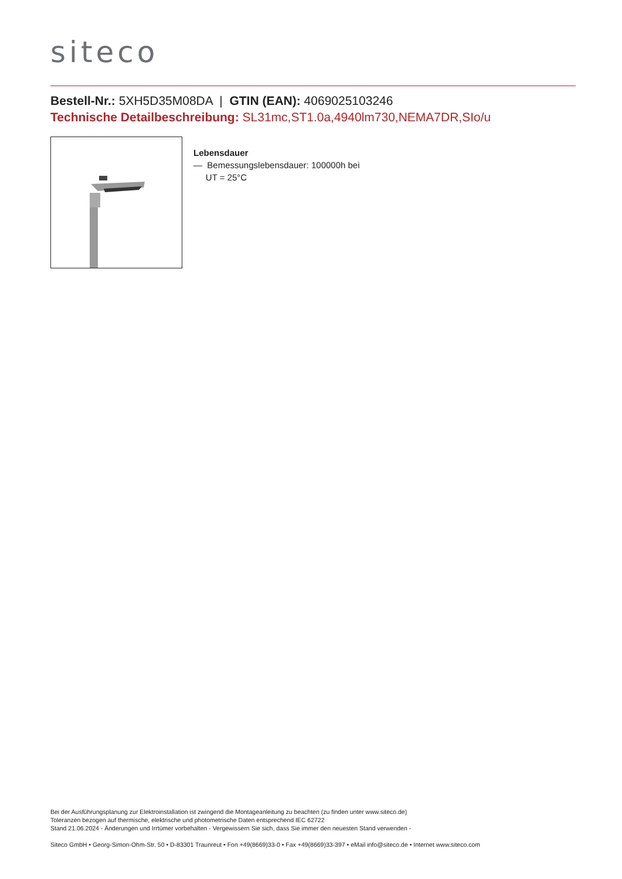siteco
Bestell-Nr.: 5XH5D35M08DA | GTIN (EAN): 4069025103246
Technische Detailbeschreibung: SL31mc,ST1.0a,4940lm730,NEMA7DR,SIo/u
Lebensdauer
— Bemessungslebensdauer: 100000h bei
UT = 25°C
Bei der Ausführungsplanung zur Elektroinstallation ist zwingend die Montageanleitung zu beachten (zu finden unter www.siteco.de)
Toleranzen bezogen auf thermische, elektrische und photometrische Daten entsprechend IEC 62722
Stand 21.06.2024 - Änderungen und Irrtümer vorbehalten - Vergewissern Sie sich, dass Sie immer den neuesten Stand verwenden -
Siteco GmbH • Georg-Simon-Ohm-Str. 50 • D-83301 Traunreut • Fon +49(8669)33-0 • Fax +49(8669)33-397 • eMail info@siteco.de • Internet www.siteco.com